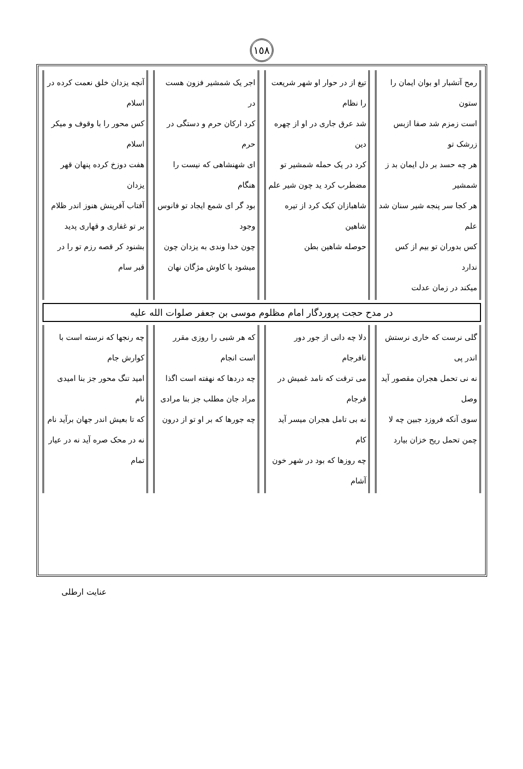١٥٨
رمح آتشبار او بوان ایمان را ستون
است زمزم شد صفا ازبس زرشک تو
هر چه حسد بر دل ایمان بد ز شمشیر
هر کجا سر پنجه شیر سنان شد علم
کس بدوران تو بیم از کس ندارد
میکند در زمان عدلت
تیغ از در حوار او شهر شریعت را نظام
شد عرق جاری در او از چهره دین
کرد در یک حمله شمشیر تو
مضطرب کرد ید چون شیر علم
شاهبازان کبک کرد از تیره شاهین
حوصله شاهین بطن
اجر یک شمشیر فزون هست در
کرد ارکان حرم و دستگی در حرم
ای شهنشاهی که نیست را هنگام
بود گر ای شمع ایجاد تو فانوس وجود
چون خدا وندی به یزدان چون
میشود با کاوش مژگان نهان
آنچه یزدان خلق نعمت کرده در اسلام
کس محور را با وقوف و میکر اسلام
هفت دوزخ کرده پنهان قهر یزدان
آفتاب آفرینش هنوز اندر ظلام
بر تو غفاری و قهاری پدید
بشنود کر قصه رزم تو را در قبر سام
در مدح حجت پروردگار امام مظلوم موسی بن جعفر صلوات الله علیه
گلی نرست که خاری نرستش اندر پی
نه نی تحمل هجران مقصور آید وصل
سوی آنکه فروزد جبین چه لا
چمن تحمل ریح خزان بیارد
دلا چه دانی از جور دور نافرجام
می ترقت که نامد غمیش در فرجام
نه بی تامل هجران میسر آید کام
چه روزها که بود در شهر خون آشام
که هر شبی را روزی مقرر است انجام
چه دردها که نهفته است اگذا
مراد جان مطلب جز بنا مرادی
چه جورها که بر او تو از درون
چه رنجها که نرسته است با کوارش جام
امید تنگ محور جز بنا امیدی نام
که تا بعیش اندر جهان برآید نام
نه در محک صره آید نه در عیار تمام
عنایت ارطلی